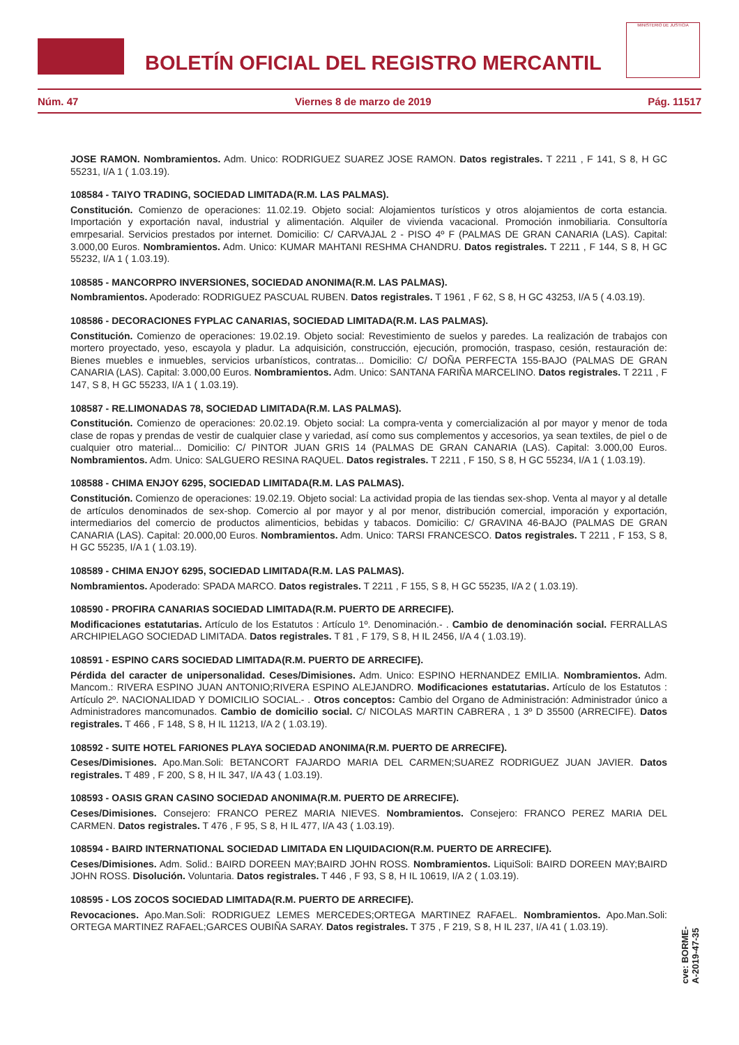BOLETÍN OFICIAL DEL REGISTRO MERCANTIL
MINISTERIO DE JUSTICIA
Núm. 47 Viernes 8 de marzo de 2019 Pág. 11517
JOSE RAMON. Nombramientos. Adm. Unico: RODRIGUEZ SUAREZ JOSE RAMON. Datos registrales. T 2211 , F 141, S 8, H GC 55231, I/A 1 ( 1.03.19).
108584 - TAIYO TRADING, SOCIEDAD LIMITADA(R.M. LAS PALMAS).
Constitución. Comienzo de operaciones: 11.02.19. Objeto social: Alojamientos turísticos y otros alojamientos de corta estancia. Importación y exportación naval, industrial y alimentación. Alquiler de vivienda vacacional. Promoción inmobiliaria. Consultoría emrpesarial. Servicios prestados por internet. Domicilio: C/ CARVAJAL 2 - PISO 4º F (PALMAS DE GRAN CANARIA (LAS). Capital: 3.000,00 Euros. Nombramientos. Adm. Unico: KUMAR MAHTANI RESHMA CHANDRU. Datos registrales. T 2211 , F 144, S 8, H GC 55232, I/A 1 ( 1.03.19).
108585 - MANCORPRO INVERSIONES, SOCIEDAD ANONIMA(R.M. LAS PALMAS).
Nombramientos. Apoderado: RODRIGUEZ PASCUAL RUBEN. Datos registrales. T 1961 , F 62, S 8, H GC 43253, I/A 5 ( 4.03.19).
108586 - DECORACIONES FYPLAC CANARIAS, SOCIEDAD LIMITADA(R.M. LAS PALMAS).
Constitución. Comienzo de operaciones: 19.02.19. Objeto social: Revestimiento de suelos y paredes. La realización de trabajos con mortero proyectado, yeso, escayola y pladur. La adquisición, construcción, ejecución, promoción, traspaso, cesión, restauración de: Bienes muebles e inmuebles, servicios urbanísticos, contratas... Domicilio: C/ DOÑA PERFECTA 155-BAJO (PALMAS DE GRAN CANARIA (LAS). Capital: 3.000,00 Euros. Nombramientos. Adm. Unico: SANTANA FARIÑA MARCELINO. Datos registrales. T 2211 , F 147, S 8, H GC 55233, I/A 1 ( 1.03.19).
108587 - RE.LIMONADAS 78, SOCIEDAD LIMITADA(R.M. LAS PALMAS).
Constitución. Comienzo de operaciones: 20.02.19. Objeto social: La compra-venta y comercialización al por mayor y menor de toda clase de ropas y prendas de vestir de cualquier clase y variedad, así como sus complementos y accesorios, ya sean textiles, de piel o de cualquier otro material... Domicilio: C/ PINTOR JUAN GRIS 14 (PALMAS DE GRAN CANARIA (LAS). Capital: 3.000,00 Euros. Nombramientos. Adm. Unico: SALGUERO RESINA RAQUEL. Datos registrales. T 2211 , F 150, S 8, H GC 55234, I/A 1 ( 1.03.19).
108588 - CHIMA ENJOY 6295, SOCIEDAD LIMITADA(R.M. LAS PALMAS).
Constitución. Comienzo de operaciones: 19.02.19. Objeto social: La actividad propia de las tiendas sex-shop. Venta al mayor y al detalle de artículos denominados de sex-shop. Comercio al por mayor y al por menor, distribución comercial, imporación y exportación, intermediarios del comercio de productos alimenticios, bebidas y tabacos. Domicilio: C/ GRAVINA 46-BAJO (PALMAS DE GRAN CANARIA (LAS). Capital: 20.000,00 Euros. Nombramientos. Adm. Unico: TARSI FRANCESCO. Datos registrales. T 2211 , F 153, S 8, H GC 55235, I/A 1 ( 1.03.19).
108589 - CHIMA ENJOY 6295, SOCIEDAD LIMITADA(R.M. LAS PALMAS).
Nombramientos. Apoderado: SPADA MARCO. Datos registrales. T 2211 , F 155, S 8, H GC 55235, I/A 2 ( 1.03.19).
108590 - PROFIRA CANARIAS SOCIEDAD LIMITADA(R.M. PUERTO DE ARRECIFE).
Modificaciones estatutarias. Artículo de los Estatutos : Artículo 1º. Denominación.- . Cambio de denominación social. FERRALLAS ARCHIPIELAGO SOCIEDAD LIMITADA. Datos registrales. T 81 , F 179, S 8, H IL 2456, I/A 4 ( 1.03.19).
108591 - ESPINO CARS SOCIEDAD LIMITADA(R.M. PUERTO DE ARRECIFE).
Pérdida del caracter de unipersonalidad. Ceses/Dimisiones. Adm. Unico: ESPINO HERNANDEZ EMILIA. Nombramientos. Adm. Mancom.: RIVERA ESPINO JUAN ANTONIO;RIVERA ESPINO ALEJANDRO. Modificaciones estatutarias. Artículo de los Estatutos : Artículo 2º. NACIONALIDAD Y DOMICILIO SOCIAL.- . Otros conceptos: Cambio del Organo de Administración: Administrador único a Administradores mancomunados. Cambio de domicilio social. C/ NICOLAS MARTIN CABRERA , 1 3º D 35500 (ARRECIFE). Datos registrales. T 466 , F 148, S 8, H IL 11213, I/A 2 ( 1.03.19).
108592 - SUITE HOTEL FARIONES PLAYA SOCIEDAD ANONIMA(R.M. PUERTO DE ARRECIFE).
Ceses/Dimisiones. Apo.Man.Soli: BETANCORT FAJARDO MARIA DEL CARMEN;SUAREZ RODRIGUEZ JUAN JAVIER. Datos registrales. T 489 , F 200, S 8, H IL 347, I/A 43 ( 1.03.19).
108593 - OASIS GRAN CASINO SOCIEDAD ANONIMA(R.M. PUERTO DE ARRECIFE).
Ceses/Dimisiones. Consejero: FRANCO PEREZ MARIA NIEVES. Nombramientos. Consejero: FRANCO PEREZ MARIA DEL CARMEN. Datos registrales. T 476 , F 95, S 8, H IL 477, I/A 43 ( 1.03.19).
108594 - BAIRD INTERNATIONAL SOCIEDAD LIMITADA EN LIQUIDACION(R.M. PUERTO DE ARRECIFE).
Ceses/Dimisiones. Adm. Solid.: BAIRD DOREEN MAY;BAIRD JOHN ROSS. Nombramientos. LiquiSoli: BAIRD DOREEN MAY;BAIRD JOHN ROSS. Disolución. Voluntaria. Datos registrales. T 446 , F 93, S 8, H IL 10619, I/A 2 ( 1.03.19).
108595 - LOS ZOCOS SOCIEDAD LIMITADA(R.M. PUERTO DE ARRECIFE).
Revocaciones. Apo.Man.Soli: RODRIGUEZ LEMES MERCEDES;ORTEGA MARTINEZ RAFAEL. Nombramientos. Apo.Man.Soli: ORTEGA MARTINEZ RAFAEL;GARCES OUBIÑA SARAY. Datos registrales. T 375 , F 219, S 8, H IL 237, I/A 41 ( 1.03.19).
cve: BORME-A-2019-47-35